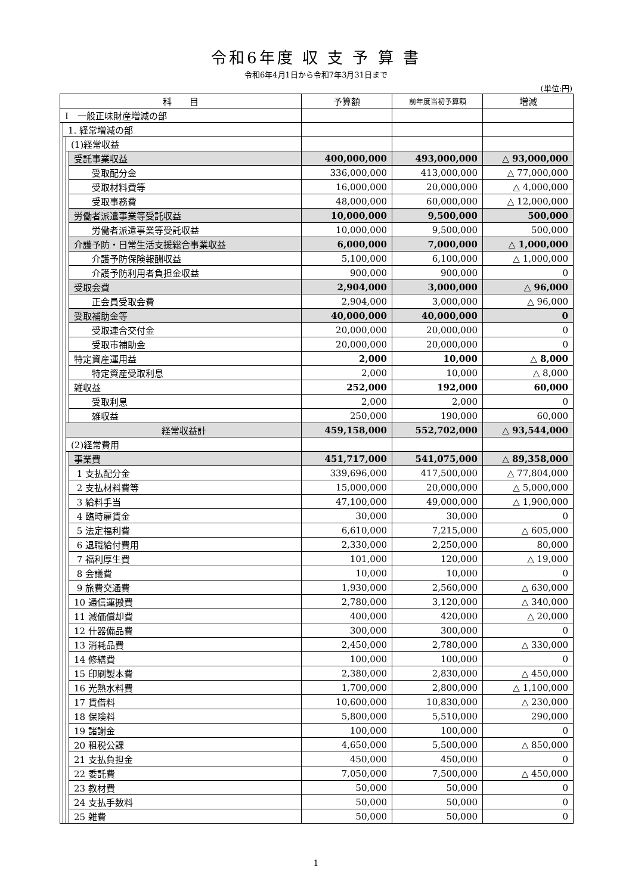令和6年度 収 支 予 算 書
令和6年4月1日から令和7年3月31日まで
(単位:円)
| 科 目 | | | | 予算額 | 前年度当初予算額 | 増減 |
| --- | --- | --- | --- | --- | --- | --- |
| Ⅰ 一般正味財産増減の部 | | | | | | |
| | 1. 経常増減の部 | | | | | |
| | | (1)経常収益 | | | | |
| | | | 受託事業収益 | 400,000,000 | 493,000,000 | △ 93,000,000 |
| | | | 受取配分金 | 336,000,000 | 413,000,000 | △ 77,000,000 |
| | | | 受取材料費等 | 16,000,000 | 20,000,000 | △ 4,000,000 |
| | | | 受取事務費 | 48,000,000 | 60,000,000 | △ 12,000,000 |
| | | | 労働者派遣事業等受託収益 | 10,000,000 | 9,500,000 | 500,000 |
| | | | 労働者派遣事業等受託収益 | 10,000,000 | 9,500,000 | 500,000 |
| | | | 介護予防・日常生活支援総合事業収益 | 6,000,000 | 7,000,000 | △ 1,000,000 |
| | | | 介護予防保険報酬収益 | 5,100,000 | 6,100,000 | △ 1,000,000 |
| | | | 介護予防利用者負担金収益 | 900,000 | 900,000 | 0 |
| | | | 受取会費 | 2,904,000 | 3,000,000 | △ 96,000 |
| | | | 正会員受取会費 | 2,904,000 | 3,000,000 | △ 96,000 |
| | | | 受取補助金等 | 40,000,000 | 40,000,000 | 0 |
| | | | 受取連合交付金 | 20,000,000 | 20,000,000 | 0 |
| | | | 受取市補助金 | 20,000,000 | 20,000,000 | 0 |
| | | | 特定資産運用益 | 2,000 | 10,000 | △ 8,000 |
| | | | 特定資産受取利息 | 2,000 | 10,000 | △ 8,000 |
| | | | 雑収益 | 252,000 | 192,000 | 60,000 |
| | | | 受取利息 | 2,000 | 2,000 | 0 |
| | | | 雑収益 | 250,000 | 190,000 | 60,000 |
| | | 経常収益計 | | 459,158,000 | 552,702,000 | △ 93,544,000 |
| | | (2)経常費用 | | | | |
| | | | 事業費 | 451,717,000 | 541,075,000 | △ 89,358,000 |
| | | | 1 支払配分金 | 339,696,000 | 417,500,000 | △ 77,804,000 |
| | | | 2 支払材料費等 | 15,000,000 | 20,000,000 | △ 5,000,000 |
| | | | 3 給料手当 | 47,100,000 | 49,000,000 | △ 1,900,000 |
| | | | 4 臨時雇賃金 | 30,000 | 30,000 | 0 |
| | | | 5 法定福利費 | 6,610,000 | 7,215,000 | △ 605,000 |
| | | | 6 退職給付費用 | 2,330,000 | 2,250,000 | 80,000 |
| | | | 7 福利厚生費 | 101,000 | 120,000 | △ 19,000 |
| | | | 8 会議費 | 10,000 | 10,000 | 0 |
| | | | 9 旅費交通費 | 1,930,000 | 2,560,000 | △ 630,000 |
| | | | 10 通信運搬費 | 2,780,000 | 3,120,000 | △ 340,000 |
| | | | 11 減価償却費 | 400,000 | 420,000 | △ 20,000 |
| | | | 12 什器備品費 | 300,000 | 300,000 | 0 |
| | | | 13 消耗品費 | 2,450,000 | 2,780,000 | △ 330,000 |
| | | | 14 修繕費 | 100,000 | 100,000 | 0 |
| | | | 15 印刷製本費 | 2,380,000 | 2,830,000 | △ 450,000 |
| | | | 16 光熱水料費 | 1,700,000 | 2,800,000 | △ 1,100,000 |
| | | | 17 賃借料 | 10,600,000 | 10,830,000 | △ 230,000 |
| | | | 18 保険料 | 5,800,000 | 5,510,000 | 290,000 |
| | | | 19 諸謝金 | 100,000 | 100,000 | 0 |
| | | | 20 租税公課 | 4,650,000 | 5,500,000 | △ 850,000 |
| | | | 21 支払負担金 | 450,000 | 450,000 | 0 |
| | | | 22 委託費 | 7,050,000 | 7,500,000 | △ 450,000 |
| | | | 23 教材費 | 50,000 | 50,000 | 0 |
| | | | 24 支払手数料 | 50,000 | 50,000 | 0 |
| | | | 25 雑費 | 50,000 | 50,000 | 0 |
1